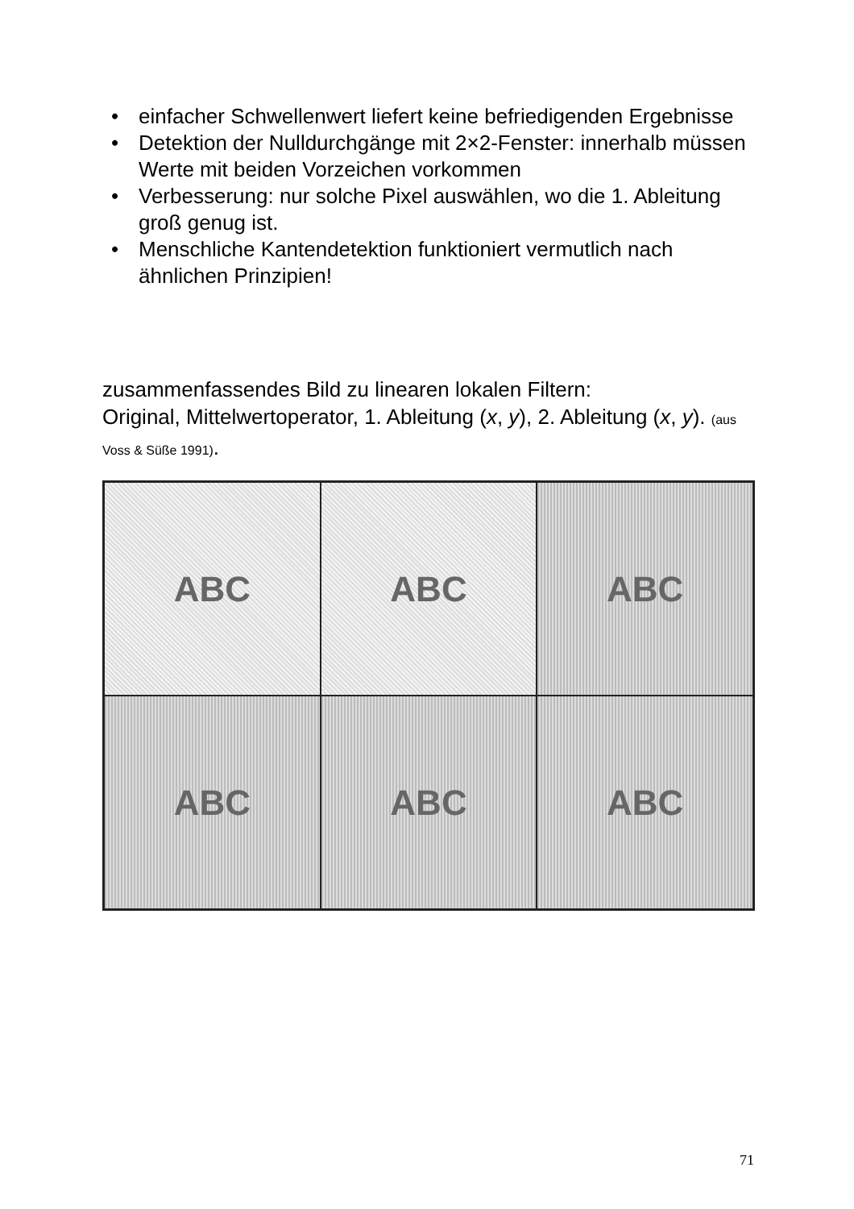• einfacher Schwellenwert liefert keine befriedigenden Ergebnisse
• Detektion der Nulldurchgänge mit 2×2-Fenster: innerhalb müssen Werte mit beiden Vorzeichen vorkommen
• Verbesserung: nur solche Pixel auswählen, wo die 1. Ableitung groß genug ist.
• Menschliche Kantendetektion funktioniert vermutlich nach ähnlichen Prinzipien!
zusammenfassendes Bild zu linearen lokalen Filtern:
Original, Mittelwertoperator, 1. Ableitung (x, y), 2. Ableitung (x, y). (aus Voss & Süße 1991).
ABC
ABC
ABC
ABC
ABC
ABC
71